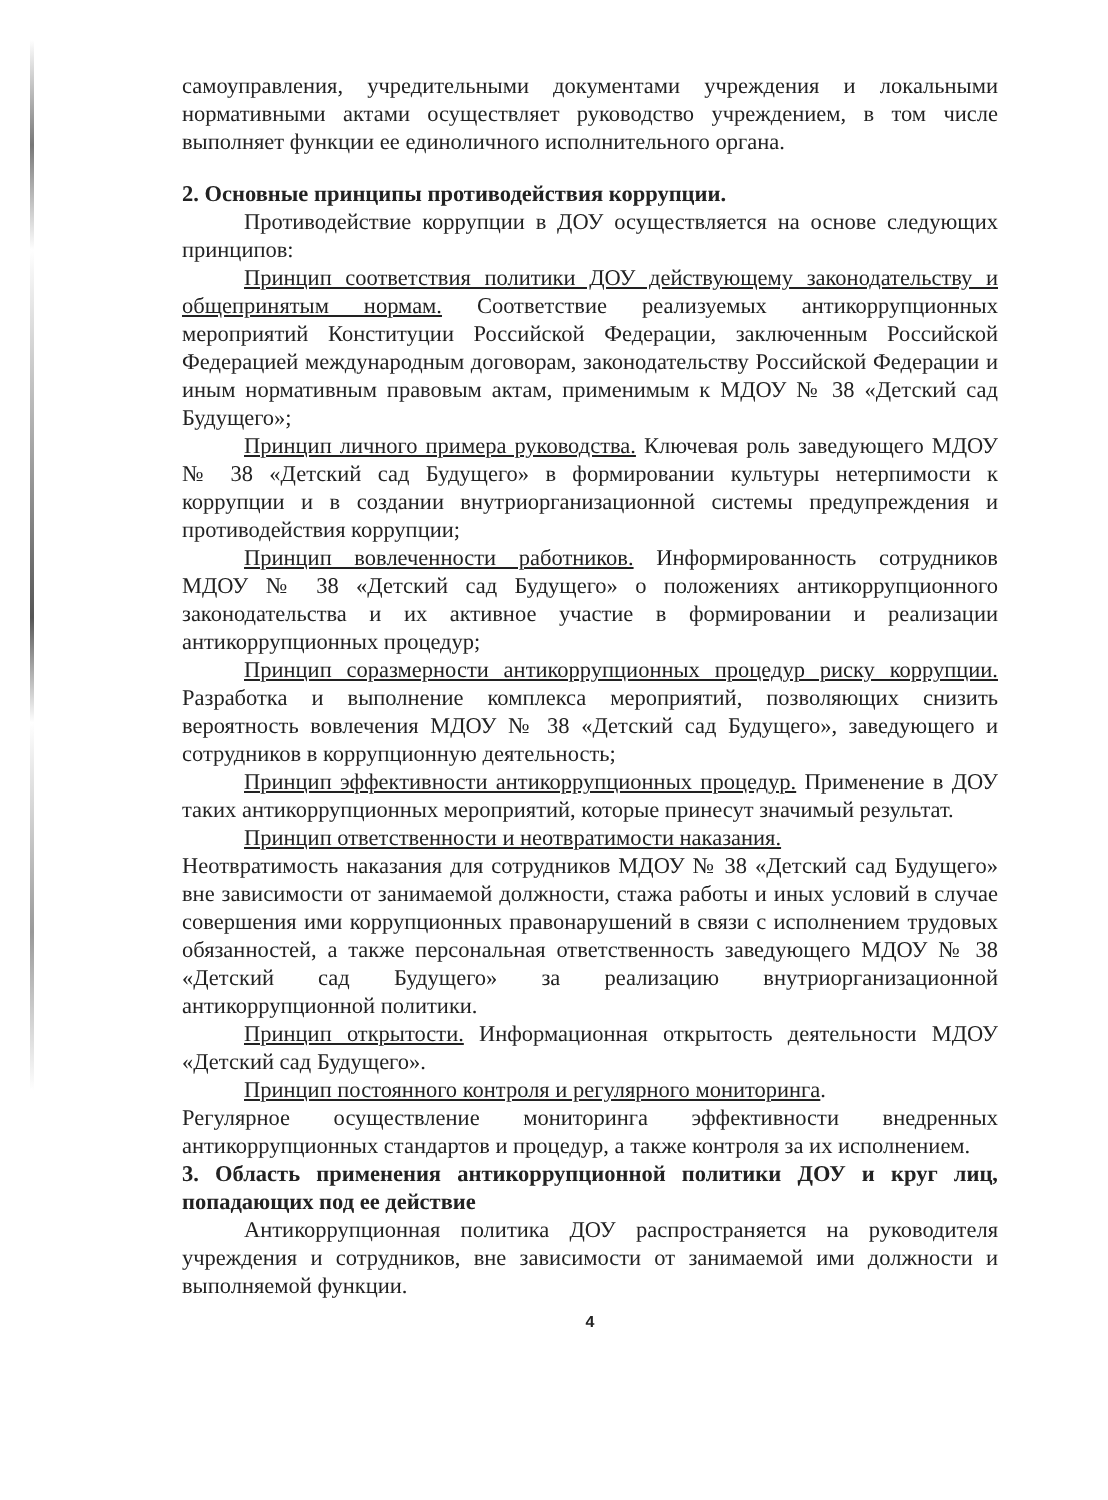самоуправления, учредительными документами учреждения и локальными нормативными актами осуществляет руководство учреждением, в том числе выполняет функции ее единоличного исполнительного органа.
2. Основные принципы противодействия коррупции.
Противодействие коррупции в ДОУ осуществляется на основе следующих принципов:
Принцип соответствия политики ДОУ действующему законодательству и общепринятым нормам. Соответствие реализуемых антикоррупционных мероприятий Конституции Российской Федерации, заключенным Российской Федерацией международным договорам, законодательству Российской Федерации и иным нормативным правовым актам, применимым к МДОУ № 38 «Детский сад Будущего»;
Принцип личного примера руководства. Ключевая роль заведующего МДОУ № 38 «Детский сад Будущего» в формировании культуры нетерпимости к коррупции и в создании внутриорганизационной системы предупреждения и противодействия коррупции;
Принцип вовлеченности работников. Информированность сотрудников МДОУ № 38 «Детский сад Будущего» о положениях антикоррупционного законодательства и их активное участие в формировании и реализации антикоррупционных процедур;
Принцип соразмерности антикоррупционных процедур риску коррупции. Разработка и выполнение комплекса мероприятий, позволяющих снизить вероятность вовлечения МДОУ № 38 «Детский сад Будущего», заведующего и сотрудников в коррупционную деятельность;
Принцип эффективности антикоррупционных процедур. Применение в ДОУ таких антикоррупционных мероприятий, которые принесут значимый результат.
Принцип ответственности и неотвратимости наказания.
Неотвратимость наказания для сотрудников МДОУ № 38 «Детский сад Будущего» вне зависимости от занимаемой должности, стажа работы и иных условий в случае совершения ими коррупционных правонарушений в связи с исполнением трудовых обязанностей, а также персональная ответственность заведующего МДОУ № 38 «Детский сад Будущего» за реализацию внутриорганизационной антикоррупционной политики.
Принцип открытости. Информационная открытость деятельности МДОУ «Детский сад Будущего».
Принцип постоянного контроля и регулярного мониторинга.
Регулярное осуществление мониторинга эффективности внедренных антикоррупционных стандартов и процедур, а также контроля за их исполнением.
3. Область применения антикоррупционной политики ДОУ и круг лиц, попадающих под ее действие
Антикоррупционная политика ДОУ распространяется на руководителя учреждения и сотрудников, вне зависимости от занимаемой ими должности и выполняемой функции.
4